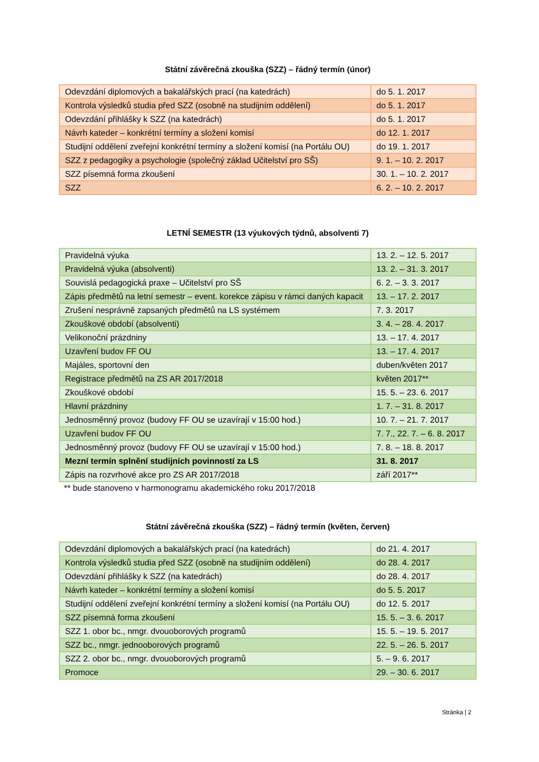Státní závěrečná zkouška (SZZ) – řádný termín (únor)
| Odevzdání diplomových a bakalářských prací (na katedrách) | do 5. 1. 2017 |
| Kontrola výsledků studia před SZZ (osobně na studijním oddělení) | do 5. 1. 2017 |
| Odevzdání přihlášky k SZZ (na katedrách) | do 5. 1. 2017 |
| Návrh kateder – konkrétní termíny a složení komisí | do 12. 1. 2017 |
| Studijní oddělení zveřejní konkrétní termíny a složení komisí (na Portálu OU) | do 19. 1. 2017 |
| SZZ z pedagogiky a psychologie (společný základ Učitelství pro SŠ) | 9. 1. – 10. 2. 2017 |
| SZZ písemná forma zkoušení | 30. 1. – 10. 2. 2017 |
| SZZ | 6. 2. – 10. 2. 2017 |
LETNÍ SEMESTR (13 výukových týdnů, absolventi 7)
| Pravidelná výuka | 13. 2. – 12. 5. 2017 |
| Pravidelná výuka (absolventi) | 13. 2. – 31. 3. 2017 |
| Souvislá pedagogická praxe – Učitelství pro SŠ | 6. 2. – 3. 3. 2017 |
| Zápis předmětů na letní semestr – event. korekce zápisu v rámci daných kapacit | 13. – 17. 2. 2017 |
| Zrušení nesprávně zapsaných předmětů na LS systémem | 7. 3. 2017 |
| Zkouškové období (absolventi) | 3. 4. – 28. 4. 2017 |
| Velikonoční prázdniny | 13. – 17. 4. 2017 |
| Uzavření budov FF OU | 13. – 17. 4. 2017 |
| Majáles, sportovní den | duben/květen 2017 |
| Registrace předmětů na ZS AR 2017/2018 | květen 2017** |
| Zkouškové období | 15. 5. – 23. 6. 2017 |
| Hlavní prázdniny | 1. 7. – 31. 8. 2017 |
| Jednosměnný provoz (budovy FF OU se uzavírají v 15:00 hod.) | 10. 7. – 21. 7. 2017 |
| Uzavření budov FF OU | 7. 7., 22. 7. – 6. 8. 2017 |
| Jednosměnný provoz (budovy FF OU se uzavírají v 15:00 hod.) | 7. 8. – 18. 8. 2017 |
| Mezní termín splnění studijních povinností za LS | 31. 8. 2017 |
| Zápis na rozvrhové akce pro ZS AR 2017/2018 | září 2017** |
** bude stanoveno v harmonogramu akademického roku 2017/2018
Státní závěrečná zkouška (SZZ) – řádný termín (květen, červen)
| Odevzdání diplomových a bakalářských prací (na katedrách) | do 21. 4. 2017 |
| Kontrola výsledků studia před SZZ (osobně na studijním oddělení) | do 28. 4. 2017 |
| Odevzdání přihlášky k SZZ (na katedrách) | do 28. 4. 2017 |
| Návrh kateder – konkrétní termíny a složení komisí | do 5. 5. 2017 |
| Studijní oddělení zveřejní konkrétní termíny a složení komisí (na Portálu OU) | do 12. 5. 2017 |
| SZZ písemná forma zkoušení | 15. 5. – 3. 6. 2017 |
| SZZ 1. obor bc., nmgr. dvouoborových programů | 15. 5. – 19. 5. 2017 |
| SZZ bc., nmgr. jednooborových programů | 22. 5. – 26. 5. 2017 |
| SZZ 2. obor bc., nmgr. dvouoborových programů | 5. – 9. 6. 2017 |
| Promoce | 29. – 30. 6. 2017 |
Stránka | 2